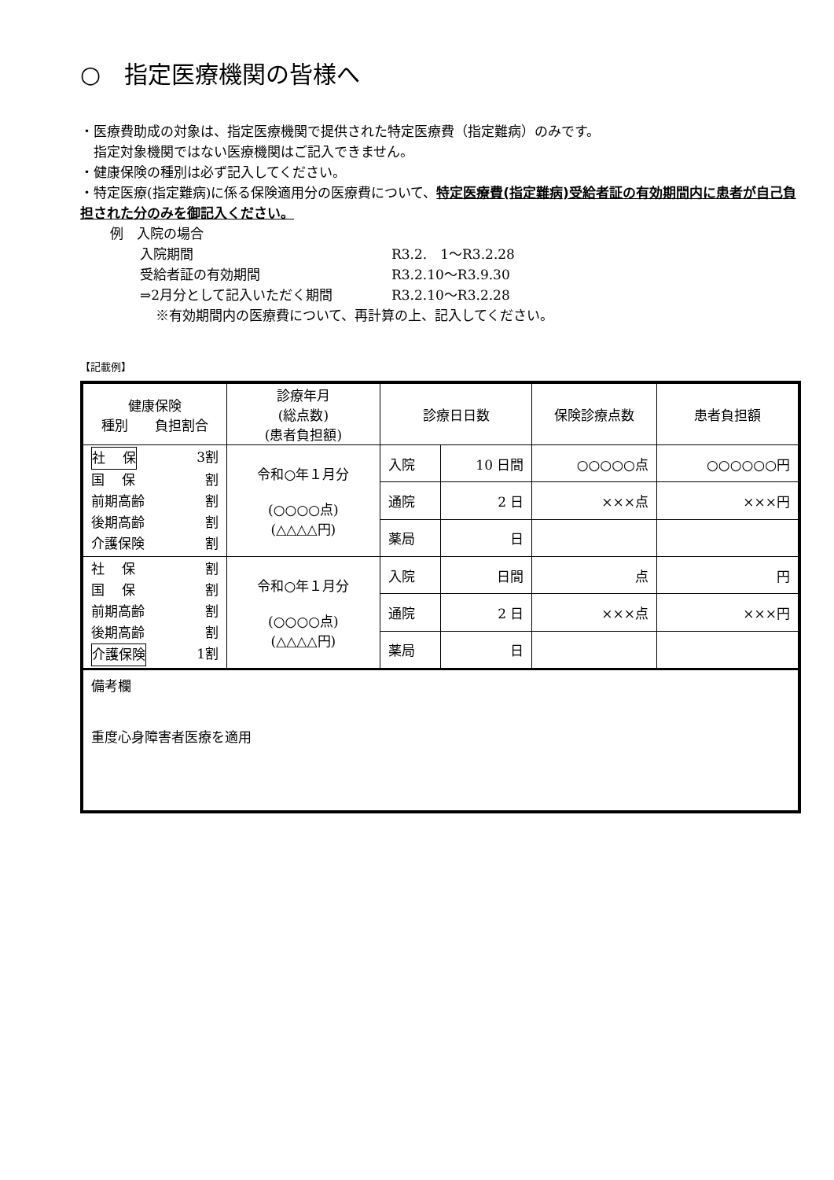○　指定医療機関の皆様へ
・医療費助成の対象は、指定医療機関で提供された特定医療費（指定難病）のみです。
　指定対象機関ではない医療機関はご記入できません。
・健康保険の種別は必ず記入してください。
・特定医療(指定難病)に係る保険適用分の医療費について、特定医療費(指定難病)受給者証の有効期間内に患者が自己負担された分のみを御記入ください。
例　入院の場合
入院期間 R3.2.　1～R3.2.28
受給者証の有効期間 R3.2.10～R3.9.30
⇒2月分として記入いただく期間 R3.2.10～R3.2.28
※有効期間内の医療費について、再計算の上、記入してください。
【記載例】
| 健康保険 種別 負担割合 | 診療年月 (総点数) (患者負担額) | 診療日日数 | | 保険診療点数 | 患者負担額 |
| --- | --- | --- | --- | --- | --- |
| 社 保 3割 国 保 割 前期高齢 割 後期高齢 割 介護保険 割 | 令和○年１月分 (○○○○点) (△△△△円) | 入院 | 10 日間 | ○○○○○点 | ○○○○○○円 |
| | | 通院 | 2 日 | ×××点 | ×××円 |
| | | 薬局 | 日 | | |
| 社 保 割 国 保 割 前期高齢 割 後期高齢 割 介護保険 1割 | 令和○年１月分 (○○○○点) (△△△△円) | 入院 | 日間 | 点 | 円 |
| | | 通院 | 2 日 | ×××点 | ×××円 |
| | | 薬局 | 日 | | |
| 備考欄 重度心身障害者医療を適用 | | | | | |